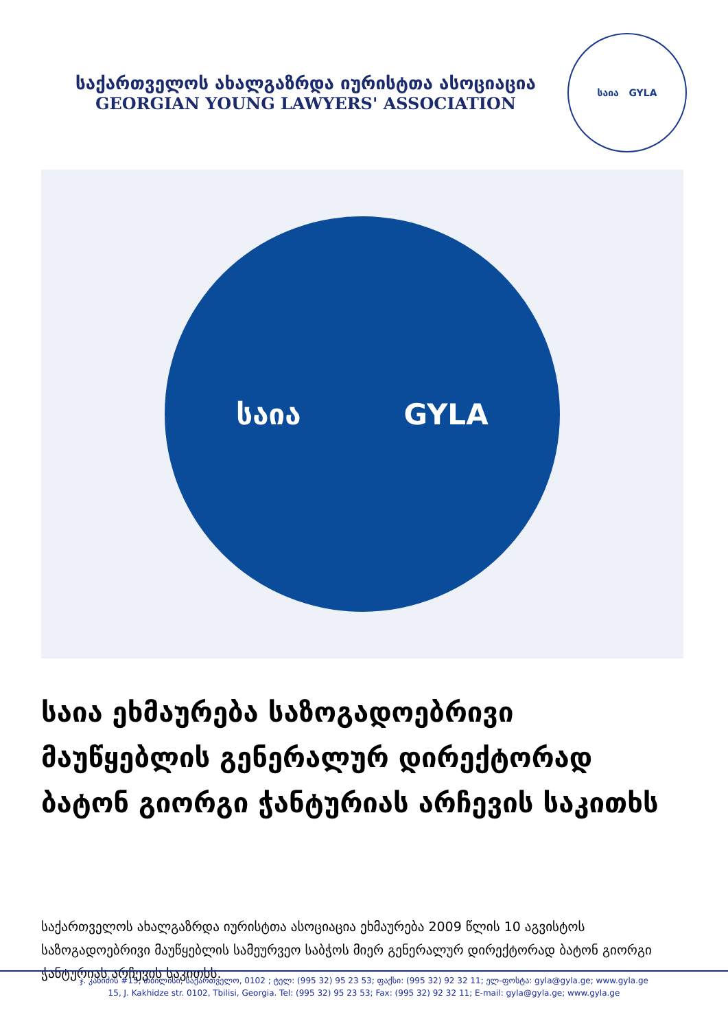საქართველოს ახალგაზრდა იურისტთა ასოციაცია
GEORGIAN YOUNG LAWYERS' ASSOCIATION
საია GYLA
საია GYLA
საია ეხმაურება საზოგადოებრივი მაუწყებლის გენერალურ დირექტორად ბატონ გიორგი ჭანტურიას არჩევის საკითხს
საქართველოს ახალგაზრდა იურისტთა ასოციაცია ეხმაურება 2009 წლის 10 აგვისტოს საზოგადოებრივი მაუწყებლის სამეურვეო საბჭოს მიერ გენერალურ დირექტორად ბატონ გიორგი ჭანტურიას არჩევის საკითხს.
ჯ. კახიძის #15, თბილისი, საქართველო, 0102 ; ტელ: (995 32) 95 23 53; ფაქსი: (995 32) 92 32 11; ელ-ფოსტა: gyla@gyla.ge; www.gyla.ge
15, J. Kakhidze str. 0102, Tbilisi, Georgia. Tel: (995 32) 95 23 53; Fax: (995 32) 92 32 11; E-mail: gyla@gyla.ge; www.gyla.ge